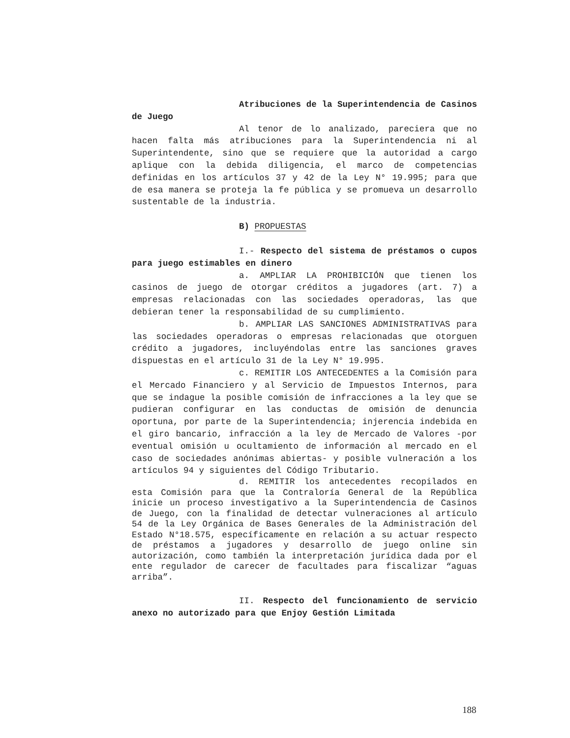Atribuciones de la Superintendencia de Casinos de Juego
Al tenor de lo analizado, pareciera que no hacen falta más atribuciones para la Superintendencia ni al Superintendente, sino que se requiere que la autoridad a cargo aplique con la debida diligencia, el marco de competencias definidas en los artículos 37 y 42 de la Ley N° 19.995; para que de esa manera se proteja la fe pública y se promueva un desarrollo sustentable de la industria.
B) PROPUESTAS
I.- Respecto del sistema de préstamos o cupos para juego estimables en dinero
a. AMPLIAR LA PROHIBICIÓN que tienen los casinos de juego de otorgar créditos a jugadores (art. 7) a empresas relacionadas con las sociedades operadoras, las que debieran tener la responsabilidad de su cumplimiento.
b. AMPLIAR LAS SANCIONES ADMINISTRATIVAS para las sociedades operadoras o empresas relacionadas que otorguen crédito a jugadores, incluyéndolas entre las sanciones graves dispuestas en el artículo 31 de la Ley N° 19.995.
c. REMITIR LOS ANTECEDENTES a la Comisión para el Mercado Financiero y al Servicio de Impuestos Internos, para que se indague la posible comisión de infracciones a la ley que se pudieran configurar en las conductas de omisión de denuncia oportuna, por parte de la Superintendencia; injerencia indebida en el giro bancario, infracción a la ley de Mercado de Valores -por eventual omisión u ocultamiento de información al mercado en el caso de sociedades anónimas abiertas- y posible vulneración a los artículos 94 y siguientes del Código Tributario.
d. REMITIR los antecedentes recopilados en esta Comisión para que la Contraloría General de la República inicie un proceso investigativo a la Superintendencia de Casinos de Juego, con la finalidad de detectar vulneraciones al artículo 54 de la Ley Orgánica de Bases Generales de la Administración del Estado N°18.575, específicamente en relación a su actuar respecto de préstamos a jugadores y desarrollo de juego online sin autorización, como también la interpretación jurídica dada por el ente regulador de carecer de facultades para fiscalizar “aguas arriba”.
II. Respecto del funcionamiento de servicio anexo no autorizado para que Enjoy Gestión Limitada
188